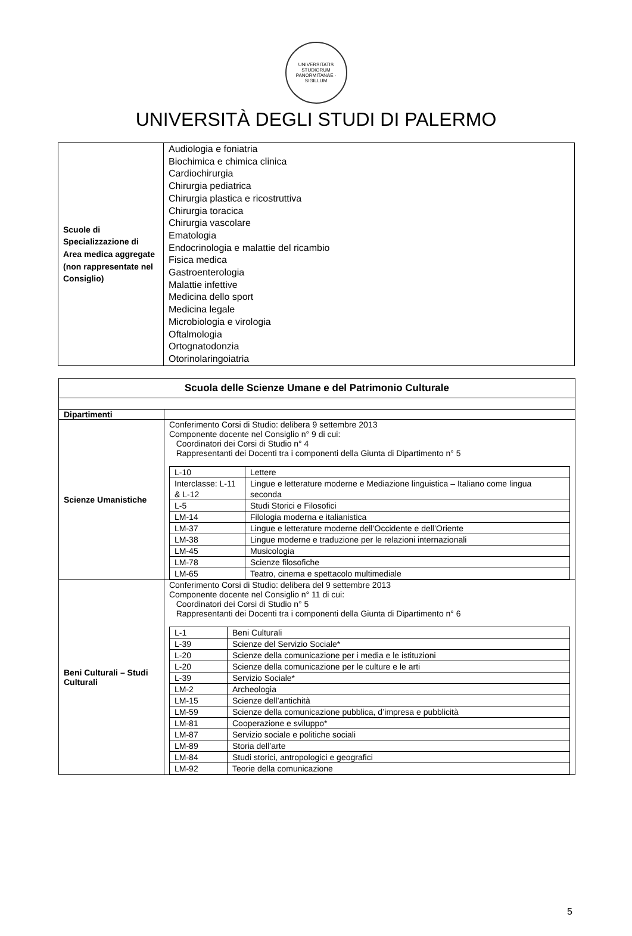UNIVERSITATIS STUDIORUM PANORMITANAE · SIGILLUM
UNIVERSITÀ DEGLI STUDI DI PALERMO
| Scuole di Specializzazione di Area medica aggregate (non rappresentate nel Consiglio) | Audiologia e foniatria Biochimica e chimica clinica Cardiochirurgia Chirurgia pediatrica Chirurgia plastica e ricostruttiva Chirurgia toracica Chirurgia vascolare Ematologia Endocrinologia e malattie del ricambio Fisica medica Gastroenterologia Malattie infettive Medicina dello sport Medicina legale Microbiologia e virologia Oftalmologia Ortognatodonzia Otorinolaringoiatria |
| Scuola delle Scienze Umane e del Patrimonio Culturale | |
| --- | --- |
| Dipartimenti | |
| Scienze Umanistiche | Conferimento Corsi di Studio: delibera 9 settembre 2013 Componente docente nel Consiglio n° 9 di cui: Coordinatori dei Corsi di Studio n° 4 Rappresentanti dei Docenti tra i componenti della Giunta di Dipartimento n° 5 / L-10 / Lettere / / Interclasse: L-11 & L-12 / Lingue e letterature moderne e Mediazione linguistica – Italiano come lingua seconda / / L-5 / Studi Storici e Filosofici / / LM-14 / Filologia moderna e italianistica / / LM-37 / Lingue e letterature moderne dell’Occidente e dell’Oriente / / LM-38 / Lingue moderne e traduzione per le relazioni internazionali / / LM-45 / Musicologia / / LM-78 / Scienze filosofiche / / LM-65 / Teatro, cinema e spettacolo multimediale / |
| Beni Culturali – Studi Culturali | Conferimento Corsi di Studio: delibera del 9 settembre 2013 Componente docente nel Consiglio n° 11 di cui: Coordinatori dei Corsi di Studio n° 5 Rappresentanti dei Docenti tra i componenti della Giunta di Dipartimento n° 6 / L-1 / Beni Culturali / / L-39 / Scienze del Servizio Sociale* / / L-20 / Scienze della comunicazione per i media e le istituzioni / / L-20 / Scienze della comunicazione per le culture e le arti / / L-39 / Servizio Sociale* / / LM-2 / Archeologia / / LM-15 / Scienze dell’antichità / / LM-59 / Scienze della comunicazione pubblica, d’impresa e pubblicità / / LM-81 / Cooperazione e sviluppo* / / LM-87 / Servizio sociale e politiche sociali / / LM-89 / Storia dell’arte / / LM-84 / Studi storici, antropologici e geografici / / LM-92 / Teorie della comunicazione / |
5